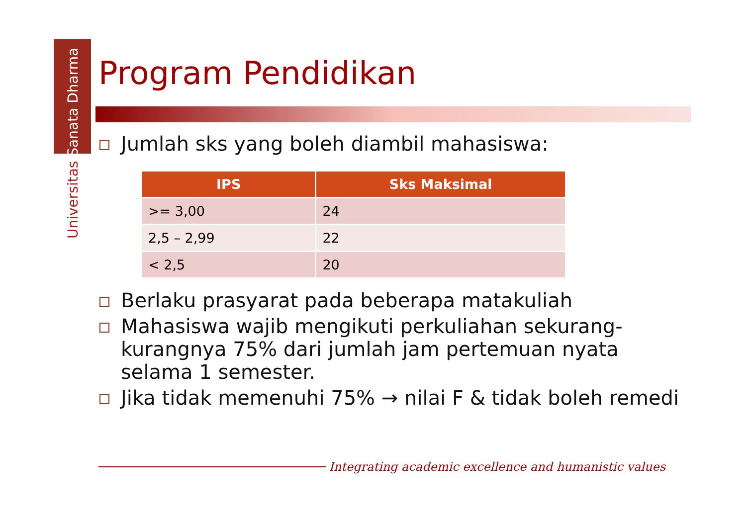Universitas Sanata Dharma
Program Pendidikan
Jumlah sks yang boleh diambil mahasiswa:
| IPS | Sks Maksimal |
| --- | --- |
| >= 3,00 | 24 |
| 2,5 – 2,99 | 22 |
| < 2,5 | 20 |
Berlaku prasyarat pada beberapa matakuliah
Mahasiswa wajib mengikuti perkuliahan sekurang-kurangnya 75% dari jumlah jam pertemuan nyata selama 1 semester.
Jika tidak memenuhi 75% → nilai F & tidak boleh remedi
Integrating academic excellence and humanistic values